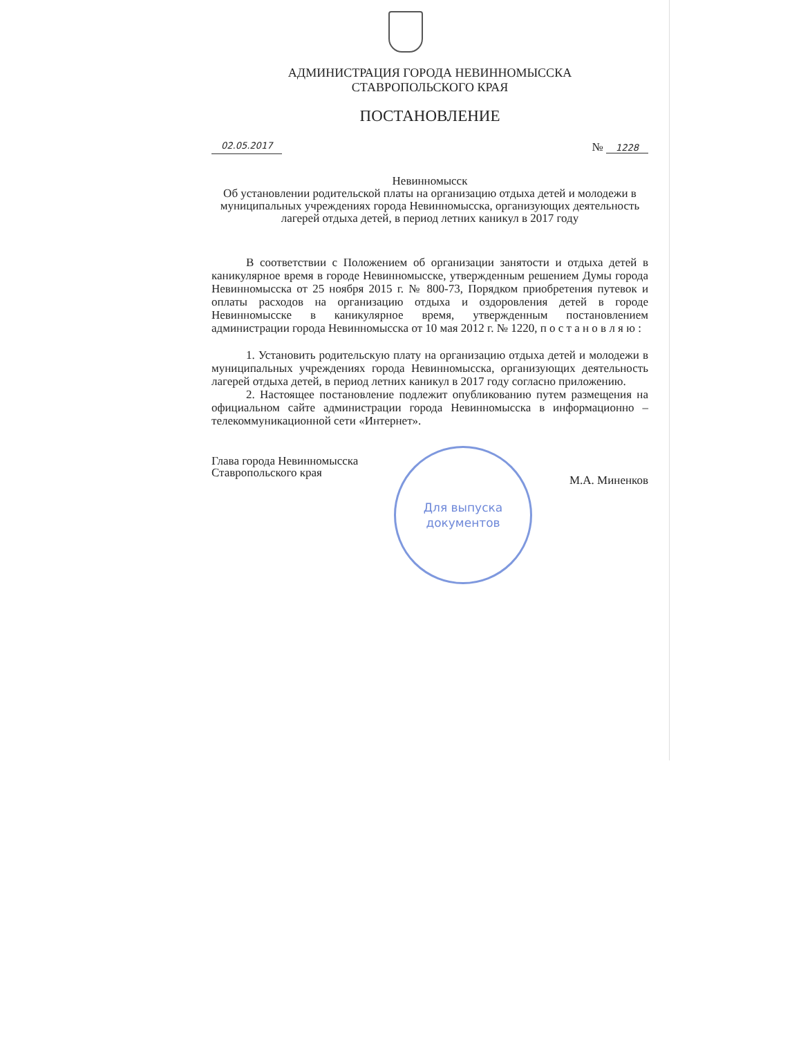АДМИНИСТРАЦИЯ ГОРОДА НЕВИННОМЫССКА
СТАВРОПОЛЬСКОГО КРАЯ
ПОСТАНОВЛЕНИЕ
02.05.2017 № 1228
Невинномысск
Об установлении родительской платы на организацию отдыха детей и молодежи в муниципальных учреждениях города Невинномысска, организующих деятельность лагерей отдыха детей, в период летних каникул в 2017 году
В соответствии с Положением об организации занятости и отдыха детей в каникулярное время в городе Невинномысске, утвержденным решением Думы города Невинномысска от 25 ноября 2015 г. № 800-73, Порядком приобретения путевок и оплаты расходов на организацию отдыха и оздоровления детей в городе Невинномысске в каникулярное время, утвержденным постановлением администрации города Невинномысска от 10 мая 2012 г. № 1220, п о с т а н о в л я ю :
1. Установить родительскую плату на организацию отдыха детей и молодежи в муниципальных учреждениях города Невинномысска, организующих деятельность лагерей отдыха детей, в период летних каникул в 2017 году согласно приложению.
2. Настоящее постановление подлежит опубликованию путем размещения на официальном сайте администрации города Невинномысска в информационно – телекоммуникационной сети «Интернет».
Глава города Невинномысска
Ставропольского края М.А. Миненков
Для выпуска
документов